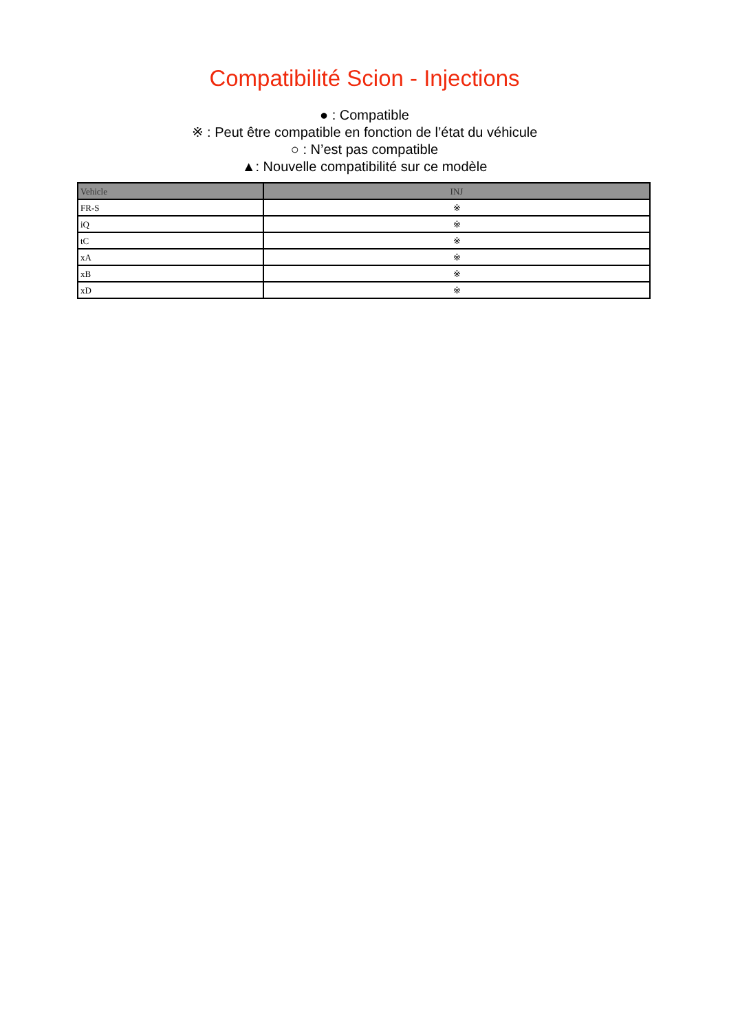Compatibilité Scion - Injections
● : Compatible
※ : Peut être compatible en fonction de l’état du véhicule
○ : N’est pas compatible
▲: Nouvelle compatibilité sur ce modèle
| Vehicle | INJ |
| --- | --- |
| FR-S | ※ |
| iQ | ※ |
| tC | ※ |
| xA | ※ |
| xB | ※ |
| xD | ※ |